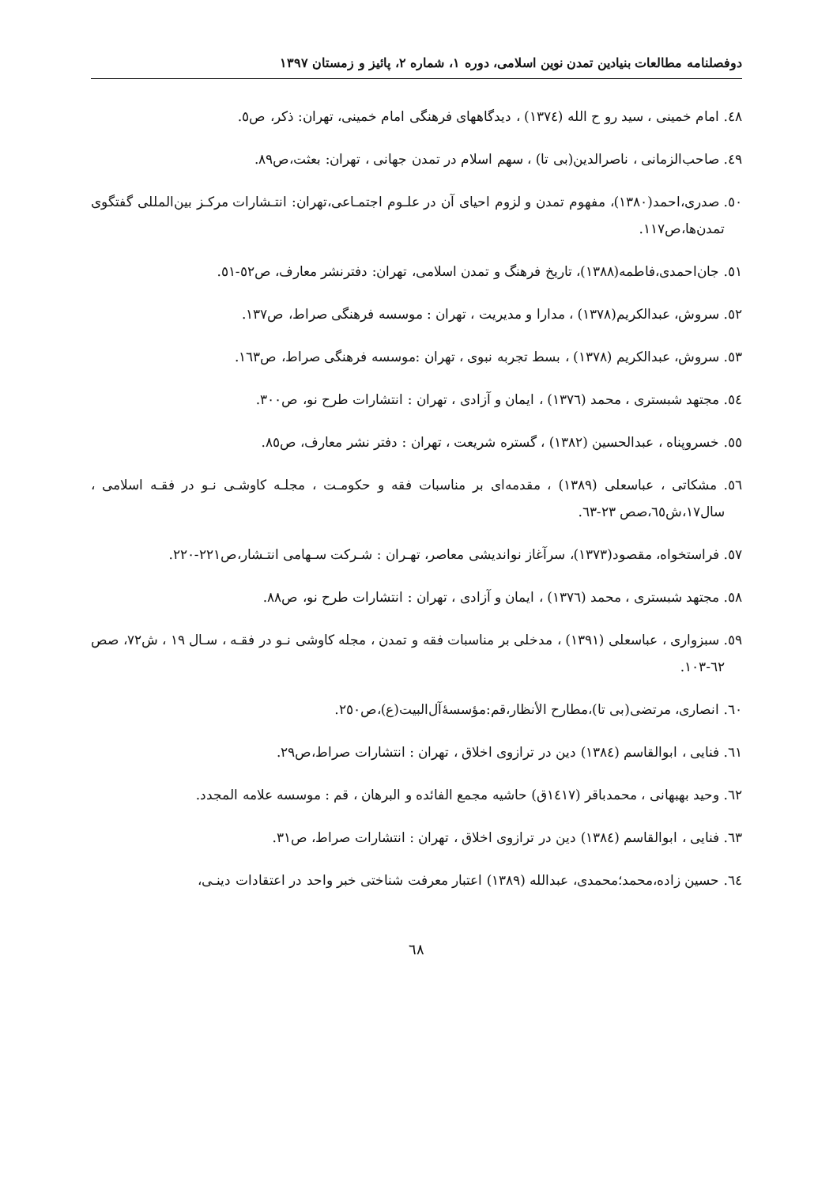دوفصلنامه مطالعات بنیادین تمدن نوین اسلامی، دوره ۱، شماره ۲، پائیز و زمستان ۱۳۹۷
٤٨. امام خمینی ، سید رو ح الله (١٣٧٤) ، دیدگاههای فرهنگی امام خمینی، تهران: ذکر، ص٥.
٤٩. صاحب‌الزمانی ، ناصرالدین(بی تا) ، سهم اسلام در تمدن جهانی ، تهران: بعثت،ص٨٩.
٥٠. صدری،احمد(١٣٨٠)، مفهوم تمدن و لزوم احیای آن در علـوم اجتمـاعی،تهران: انتـشارات مرکـز بین‌المللی گفتگوی تمدن‌ها،ص١١٧.
٥١. جان‌احمدی،فاطمه(١٣٨٨)، تاریخ فرهنگ و تمدن اسلامی، تهران: دفترنشر معارف، ص٥٢-٥١.
٥٢. سروش، عبدالکریم(١٣٧٨) ، مدارا و مدیریت ، تهران : موسسه فرهنگی صراط، ص١٣٧.
٥٣. سروش، عبدالکریم (١٣٧٨) ، بسط تجربه نبوی ، تهران :موسسه فرهنگی صراط، ص١٦٣.
٥٤. مجتهد شبستری ، محمد (١٣٧٦) ، ایمان و آزادی ، تهران : انتشارات طرح نو، ص٣٠٠.
٥٥. خسروپناه ، عبدالحسین (١٣٨٢) ، گستره شریعت ، تهران : دفتر نشر معارف، ص٨٥.
٥٦. مشکاتی ، عباسعلی (١٣٨٩) ، مقدمه‌ای بر مناسبات فقه و حکومـت ، مجلـه کاوشـی نـو در فقـه اسلامی ، سال١٧،ش٦٥،صص ٢٣-٦٣.
٥٧. فراستخواه، مقصود(١٣٧٣)، سرآغاز نواندیشی معاصر، تهـران : شـرکت سـهامی انتـشار،ص٢٢١-٢٢٠.
٥٨. مجتهد شبستری ، محمد (١٣٧٦) ، ایمان و آزادی ، تهران : انتشارات طرح نو، ص٨٨.
٥٩. سبزواری ، عباسعلی (١٣٩١) ، مدخلی بر مناسبات فقه و تمدن ، مجله کاوشی نـو در فقـه ، سـال ١٩ ، ش٧٢، صص ٦٢-١٠٣.
٦٠. انصاری، مرتضی(بی تا)،مطارح الأنظار،قم:مؤسسۀآل‌البیت(ع)،ص٢٥٠.
٦١. فنایی ، ابوالقاسم (١٣٨٤) دین در ترازوی اخلاق ، تهران : انتشارات صراط،ص٢٩.
٦٢. وحید بهبهانی ، محمدباقر (١٤١٧ق) حاشیه مجمع الفائده و البرهان ، قم : موسسه علامه المجدد.
٦٣. فنایی ، ابوالقاسم (١٣٨٤) دین در ترازوی اخلاق ، تهران : انتشارات صراط، ص٣١.
٦٤. حسین زاده،محمد؛محمدی، عبدالله (١٣٨٩) اعتبار معرفت شناختی خبر واحد در اعتقادات دینـی،
٦٨